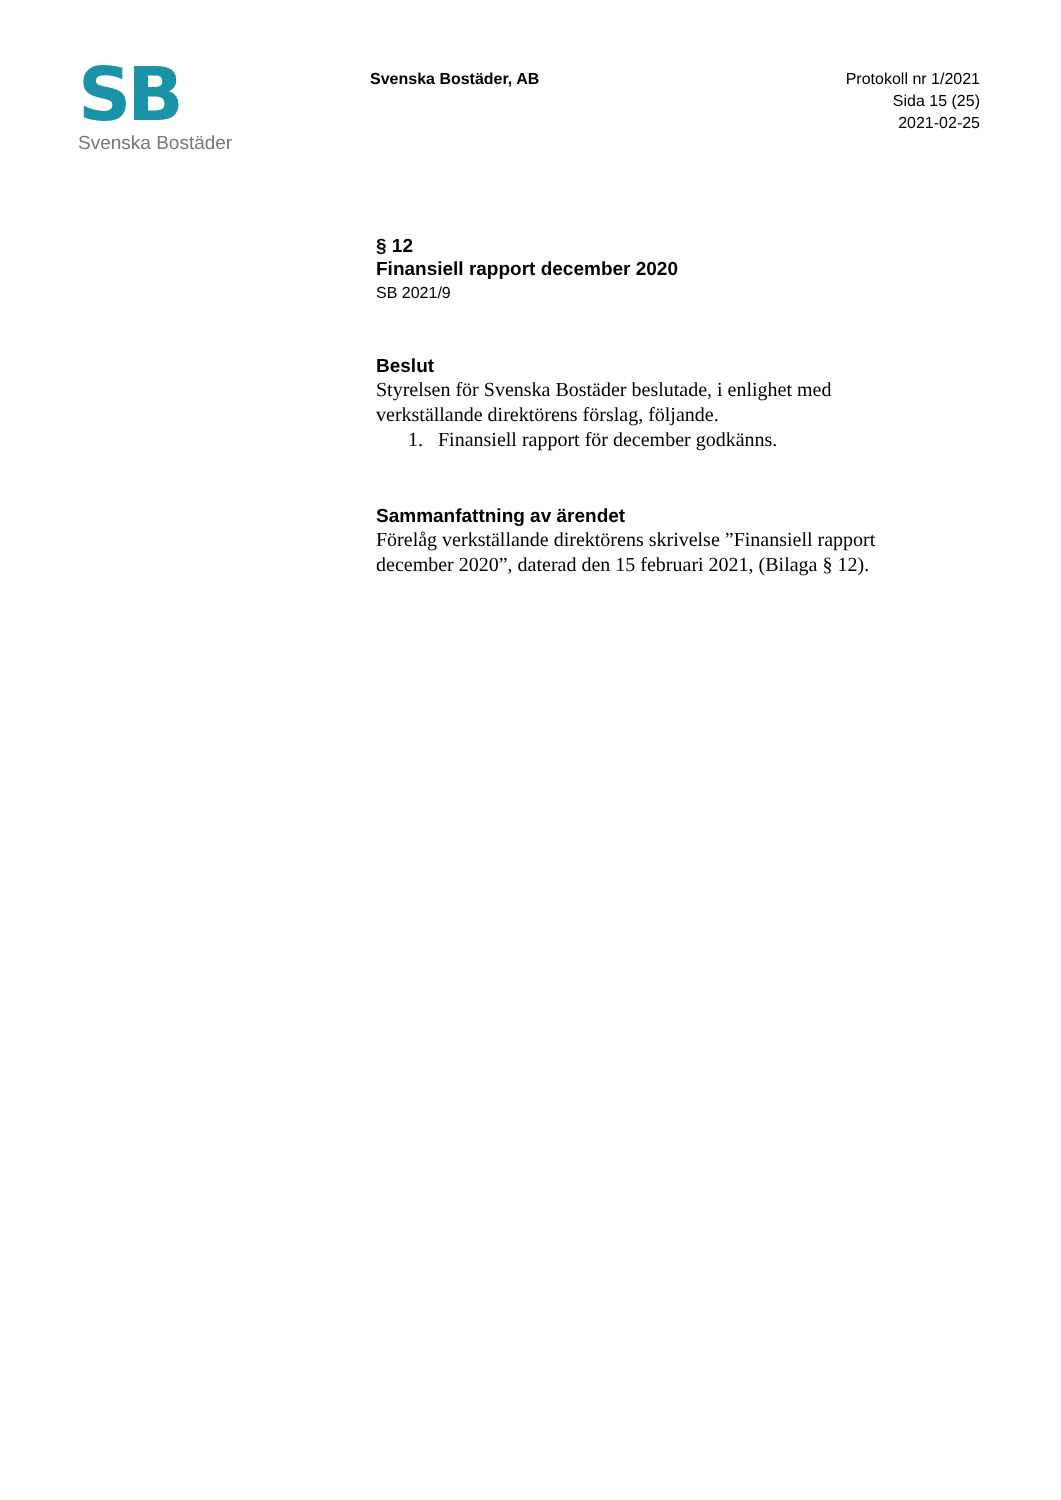SB
Svenska Bostäder
Svenska Bostäder, AB
Protokoll nr 1/2021
Sida 15 (25)
2021-02-25
§ 12
Finansiell rapport december 2020
SB 2021/9
Beslut
Styrelsen för Svenska Bostäder beslutade, i enlighet med verkställande direktörens förslag, följande.
1. Finansiell rapport för december godkänns.
Sammanfattning av ärendet
Förelåg verkställande direktörens skrivelse ”Finansiell rapport december 2020”, daterad den 15 februari 2021, (Bilaga § 12).